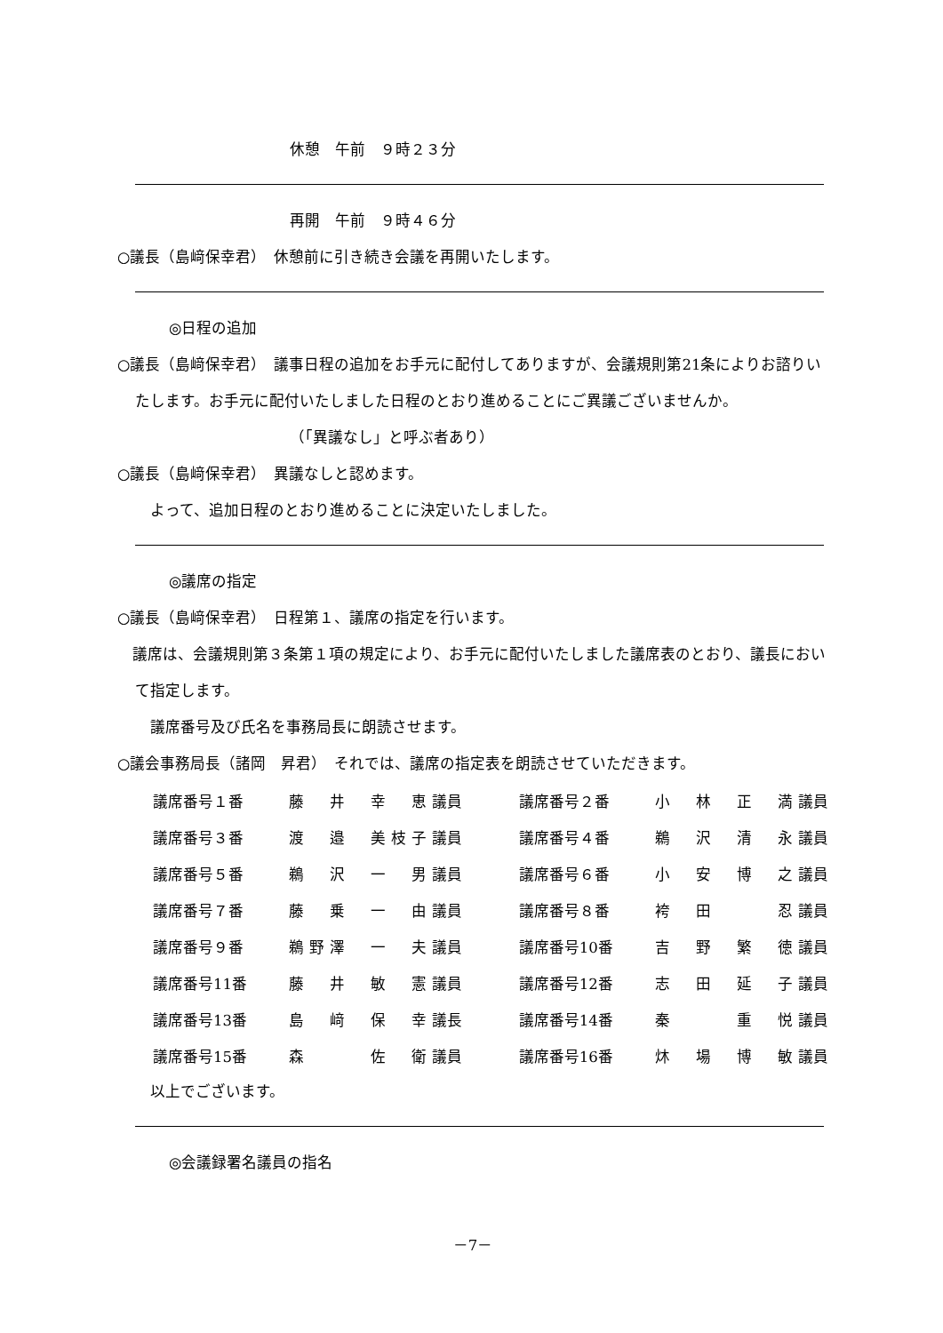休憩　午前　９時２３分
再開　午前　９時４６分
○議長（島﨑保幸君）　休憩前に引き続き会議を再開いたします。
◎日程の追加
○議長（島﨑保幸君）　議事日程の追加をお手元に配付してありますが、会議規則第21条によりお諮りいたします。お手元に配付いたしました日程のとおり進めることにご異議ございませんか。
（「異議なし」と呼ぶ者あり）
○議長（島﨑保幸君）　異議なしと認めます。
　よって、追加日程のとおり進めることに決定いたしました。
◎議席の指定
○議長（島﨑保幸君）　日程第１、議席の指定を行います。
　議席は、会議規則第３条第１項の規定により、お手元に配付いたしました議席表のとおり、議長において指定します。
　議席番号及び氏名を事務局長に朗読させます。
○議会事務局長（諸岡　昇君）　それでは、議席の指定表を朗読させていただきます。
| 議席番号１番 | 藤 井 幸 恵 | 議員 | 議席番号２番 | 小 林 正 満 | 議員 |
| 議席番号３番 | 渡 邉 美枝子 | 議員 | 議席番号４番 | 鵜 沢 清 永 | 議員 |
| 議席番号５番 | 鵜 沢 一 男 | 議員 | 議席番号６番 | 小 安 博 之 | 議員 |
| 議席番号７番 | 藤 乗 一 由 | 議員 | 議席番号８番 | 袴 田 忍 | 議員 |
| 議席番号９番 | 鵜野澤 一 夫 | 議員 | 議席番号10番 | 吉 野 繁 徳 | 議員 |
| 議席番号11番 | 藤 井 敏 憲 | 議員 | 議席番号12番 | 志 田 延 子 | 議員 |
| 議席番号13番 | 島 﨑 保 幸 | 議長 | 議席番号14番 | 秦 重 悦 | 議員 |
| 議席番号15番 | 森 佐 衛 | 議員 | 議席番号16番 | 炑 場 博 敏 | 議員 |
　以上でございます。
◎会議録署名議員の指名
－7－